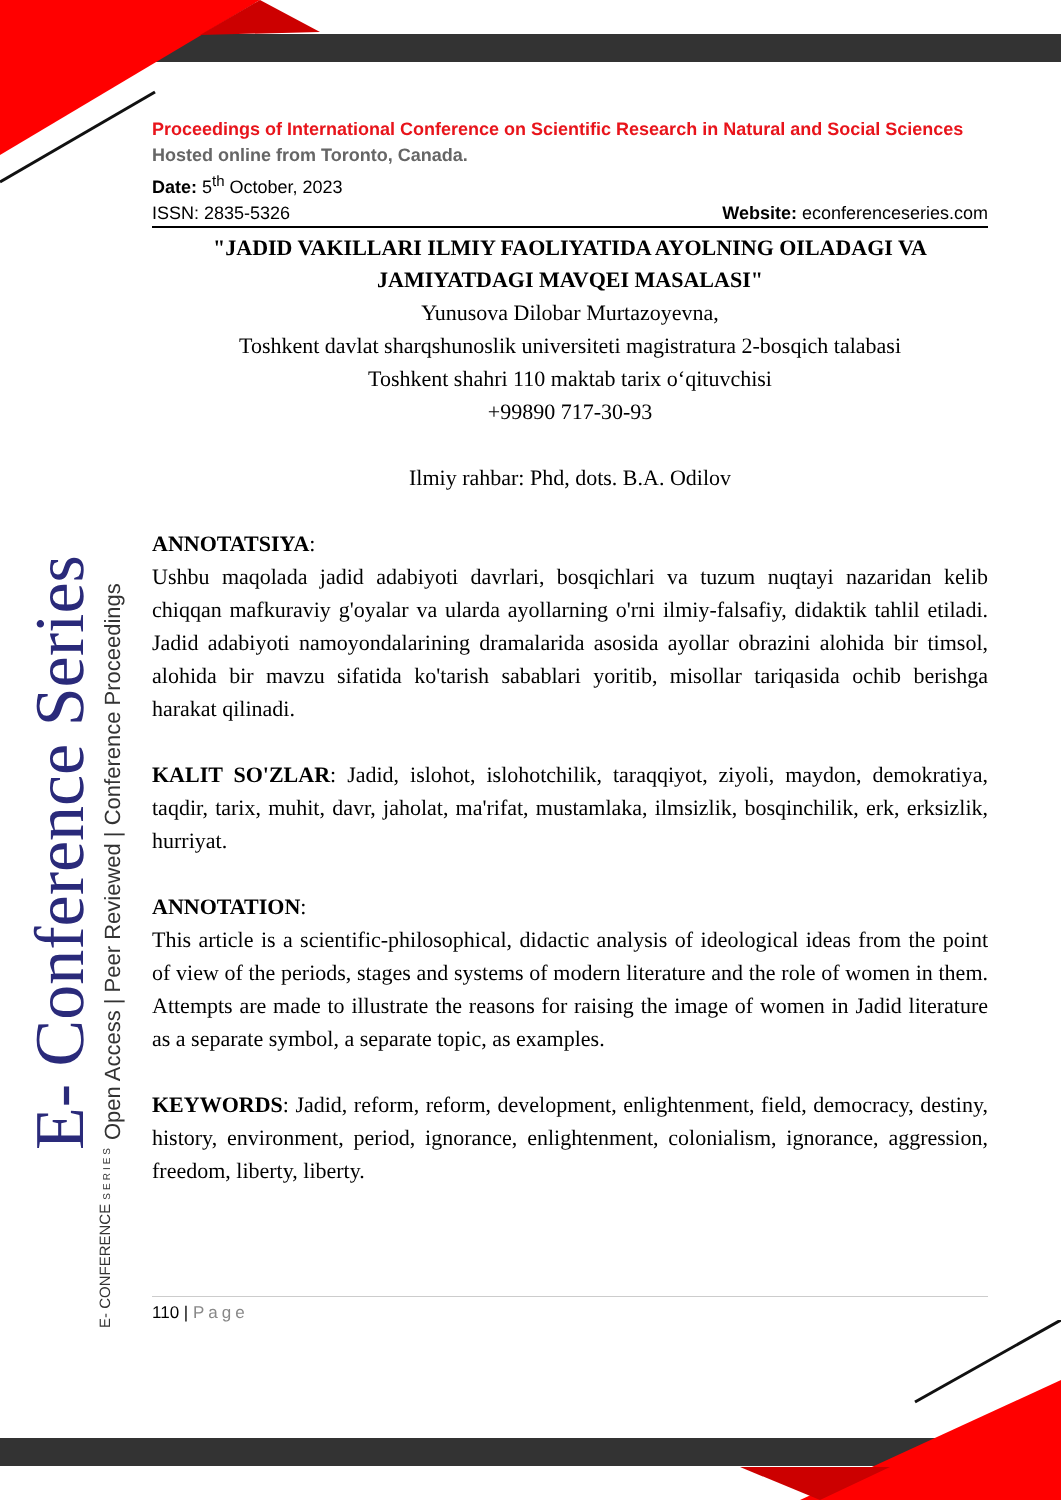E- Conference Series
Open Access | Peer Reviewed | Conference Proceedings
E- CONFERENCE SERIES
Proceedings of International Conference on Scientific Research in Natural and Social Sciences
Hosted online from Toronto, Canada.
Date: 5<sup>th</sup> October, 2023
ISSN: 2835-5326 Website: econferenceseries.com
"JADID VAKILLARI ILMIY FAOLIYATIDA AYOLNING OILADAGI VA JAMIYATDAGI MAVQEI MASALASI"
Yunusova Dilobar Murtazoyevna,
Toshkent davlat sharqshunoslik universiteti magistratura 2-bosqich talabasi
Toshkent shahri 110 maktab tarix o‘qituvchisi
+99890 717-30-93
Ilmiy rahbar: Phd, dots. B.A. Odilov
ANNOTATSIYA:
Ushbu maqolada jadid adabiyoti davrlari, bosqichlari va tuzum nuqtayi nazaridan kelib chiqqan mafkuraviy g'oyalar va ularda ayollarning o'rni ilmiy-falsafiy, didaktik tahlil etiladi. Jadid adabiyoti namoyondalarining dramalarida asosida ayollar obrazini alohida bir timsol, alohida bir mavzu sifatida ko'tarish sabablari yoritib, misollar tariqasida ochib berishga harakat qilinadi.
KALIT SO'ZLAR: Jadid, islohot, islohotchilik, taraqqiyot, ziyoli, maydon, demokratiya, taqdir, tarix, muhit, davr, jaholat, ma'rifat, mustamlaka, ilmsizlik, bosqinchilik, erk, erksizlik, hurriyat.
ANNOTATION:
This article is a scientific-philosophical, didactic analysis of ideological ideas from the point of view of the periods, stages and systems of modern literature and the role of women in them. Attempts are made to illustrate the reasons for raising the image of women in Jadid literature as a separate symbol, a separate topic, as examples.
KEYWORDS: Jadid, reform, reform, development, enlightenment, field, democracy, destiny, history, environment, period, ignorance, enlightenment, colonialism, ignorance, aggression, freedom, liberty, liberty.
110 | Page